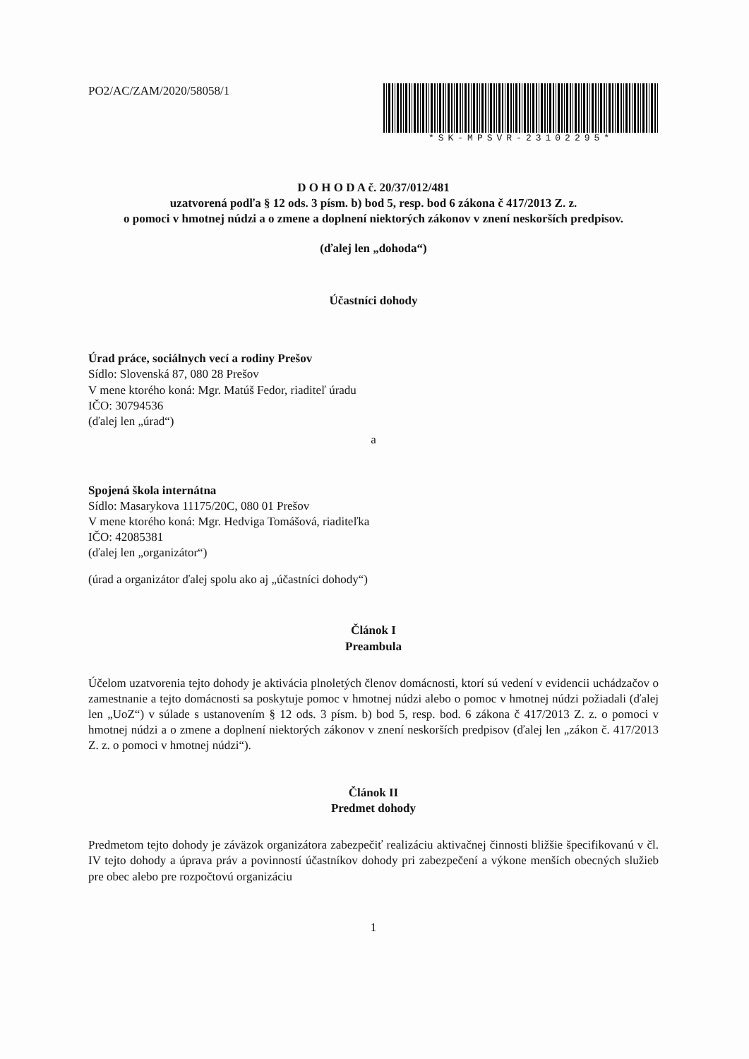PO2/AC/ZAM/2020/58058/1
*SK-MPSVR-23102295*
D O H O D A č. 20/37/012/481
uzatvorená podľa § 12 ods. 3 písm. b) bod 5, resp. bod 6 zákona č 417/2013 Z. z.
o pomoci v hmotnej núdzi a o zmene a doplnení niektorých zákonov v znení neskorších predpisov.
(ďalej len „dohoda“)
Účastníci dohody
Úrad práce, sociálnych vecí a rodiny Prešov
Sídlo: Slovenská 87, 080 28 Prešov
V mene ktorého koná: Mgr. Matúš Fedor, riaditeľ úradu
IČO: 30794536
(ďalej len „úrad“)
a
Spojená škola internátna
Sídlo: Masarykova 11175/20C, 080 01 Prešov
V mene ktorého koná: Mgr. Hedviga Tomášová, riaditeľka
IČO: 42085381
(ďalej len „organizátor“)
(úrad a organizátor ďalej spolu ako aj „účastníci dohody“)
Článok I
Preambula
Účelom uzatvorenia tejto dohody je aktivácia plnoletých členov domácnosti, ktorí sú vedení v evidencii uchádzačov o zamestnanie a tejto domácnosti sa poskytuje pomoc v hmotnej núdzi alebo o pomoc v hmotnej núdzi požiadali (ďalej len „UoZ“) v súlade s ustanovením § 12 ods. 3 písm. b) bod 5, resp. bod. 6 zákona č 417/2013 Z. z. o pomoci v hmotnej núdzi a o zmene a doplnení niektorých zákonov v znení neskorších predpisov (ďalej len „zákon č. 417/2013 Z. z. o pomoci v hmotnej núdzi“).
Článok II
Predmet dohody
Predmetom tejto dohody je záväzok organizátora zabezpečiť realizáciu aktivačnej činnosti bližšie špecifikovanú v čl. IV tejto dohody a úprava práv a povinností účastníkov dohody pri zabezpečení a výkone menších obecných služieb pre obec alebo pre rozpočtovú organizáciu
1